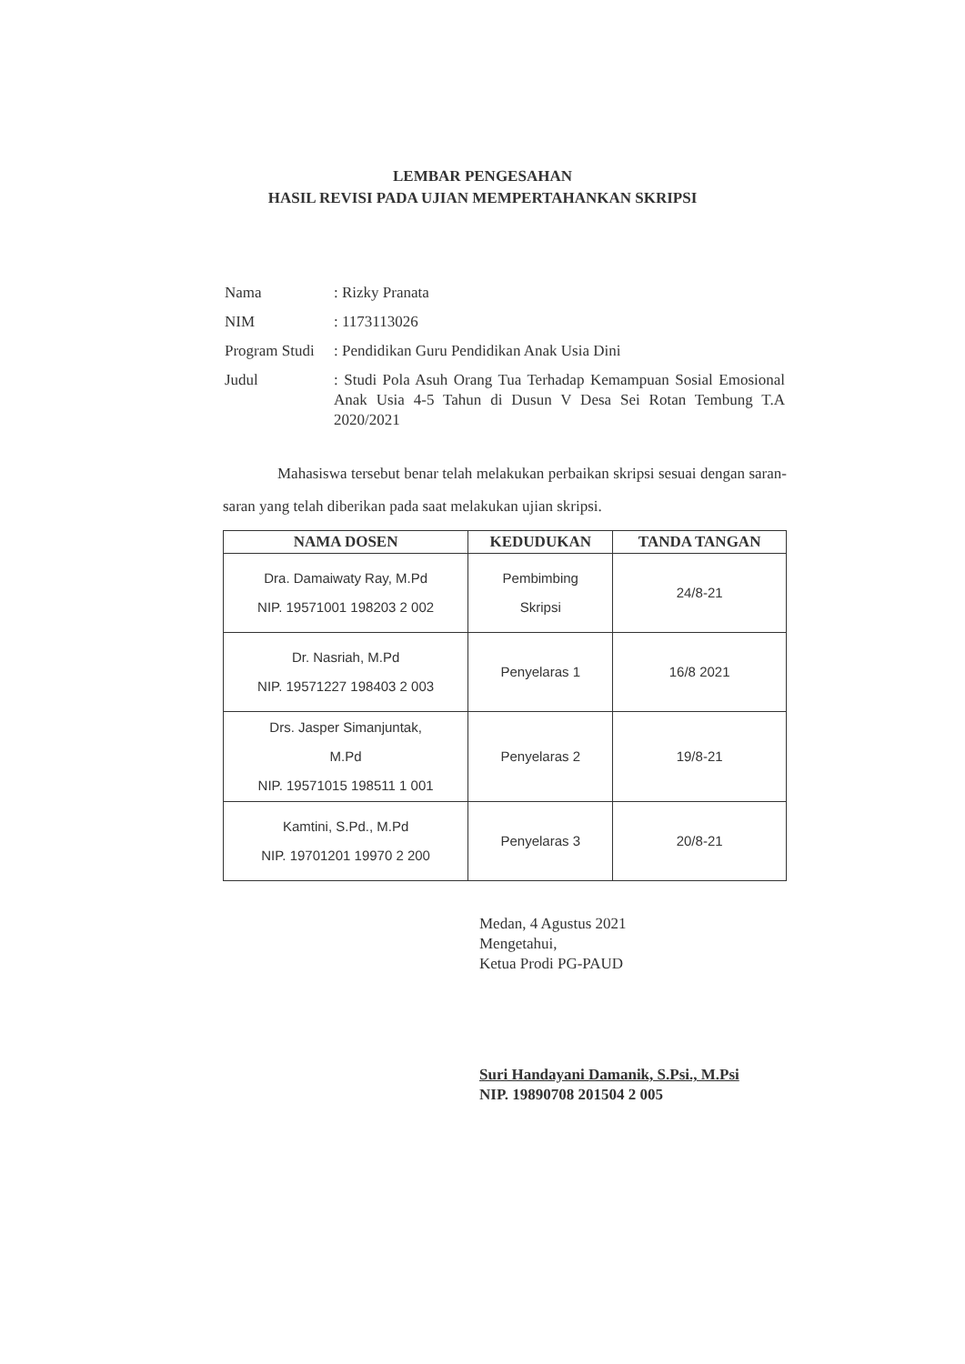LEMBAR PENGESAHAN
HASIL REVISI PADA UJIAN MEMPERTAHANKAN SKRIPSI
| Nama | : Rizky Pranata |
| NIM | : 1173113026 |
| Program Studi | : Pendidikan Guru Pendidikan Anak Usia Dini |
| Judul | : Studi Pola Asuh Orang Tua Terhadap Kemampuan Sosial Emosional Anak Usia 4-5 Tahun di Dusun V Desa Sei Rotan Tembung T.A 2020/2021 |
Mahasiswa tersebut benar telah melakukan perbaikan skripsi sesuai dengan saran-saran yang telah diberikan pada saat melakukan ujian skripsi.
| NAMA DOSEN | KEDUDUKAN | TANDA TANGAN |
| --- | --- | --- |
| Dra. Damaiwaty Ray, M.Pd NIP. 19571001 198203 2 002 | Pembimbing Skripsi | 24/8-21 |
| Dr. Nasriah, M.Pd NIP. 19571227 198403 2 003 | Penyelaras 1 | 16/8 2021 |
| Drs. Jasper Simanjuntak, M.Pd NIP. 19571015 198511 1 001 | Penyelaras 2 | 19/8-21 |
| Kamtini, S.Pd., M.Pd NIP. 19701201 19970 2 200 | Penyelaras 3 | 20/8-21 |
Medan, 4 Agustus 2021
Mengetahui,
Ketua Prodi PG-PAUD
Suri Handayani Damanik, S.Psi., M.Psi
NIP. 19890708 201504 2 005